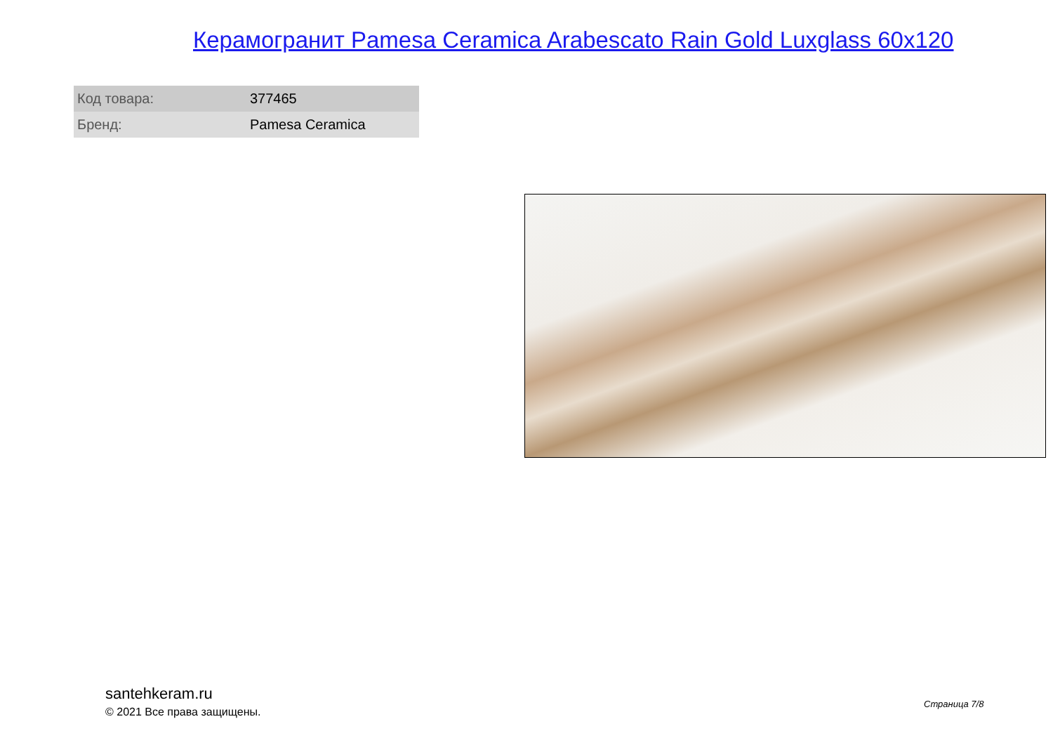Керамогранит Pamesa Ceramica Arabescato Rain Gold Luxglass 60x120
| Код товара: | 377465 |
| Бренд: | Pamesa Ceramica |
santehkeram.ru
© 2021 Все права защищены.
Страница 7/8